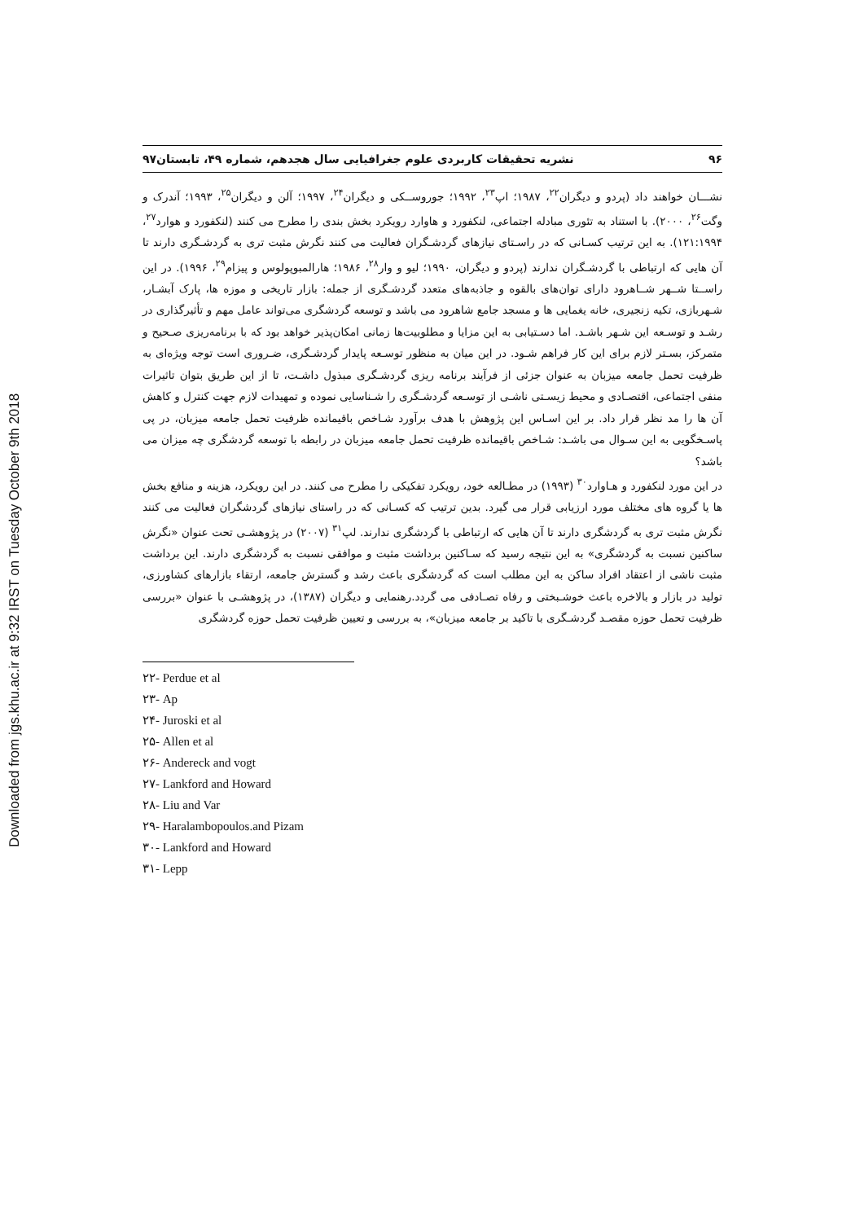Downloaded from jgs.khu.ac.ir at 9:32 IRST on Tuesday October 9th 2018
۹۶ نشریه تحقیقات کاربردی علوم جغرافیایی سال هجدهم، شماره ۴۹، تابستان۹۷
نشـــان خواهند داد (پردو و دیگران<sup>۲۲</sup>، ۱۹۸۷؛ اپ<sup>۲۳</sup>، ۱۹۹۲؛ جوروســکی و دیگران<sup>۲۴</sup>، ۱۹۹۷؛ آلن و دیگران<sup>۲۵</sup>، ۱۹۹۳؛ آندرک و وگت<sup>۲۶</sup>، ۲۰۰۰). با استناد به تئوری مبادله اجتماعی، لنکفورد و هاوارد رویکرد بخش بندی را مطرح می کنند (لنکفورد و هوارد<sup>۲۷</sup>، ۱۲۱:۱۹۹۴). به این ترتیب کسـانی که در راسـتای نیازهای گردشـگران فعالیت می کنند نگرش مثبت تری به گردشـگری دارند تا آن هایی که ارتباطی با گردشـگران ندارند (پردو و دیگران، ۱۹۹۰؛ لیو و وار<sup>۲۸</sup>، ۱۹۸۶؛ هارالمبوپولوس و پیزام<sup>۲۹</sup>، ۱۹۹۶). در این راســتا شــهر شــاهرود دارای توان‌های بالقوه و جاذبه‌های متعدد گردشـگری از جمله: بازار تاریخی و موزه ها، پارک آبشـار، شـهربازی، تکیه زنجیری، خانه یغمایی ها و مسجد جامع شاهرود می باشد و توسعه گردشگری می‌تواند عامل مهم و تأثیرگذاری در رشـد و توسـعه این شـهر باشـد. اما دسـتیابی به این مزایا و مطلوبیت‌ها زمانی امکان‌پذیر خواهد بود که با برنامه‌ریزی صـحیح و متمرکز، بسـتر لازم برای این کار فراهم شـود. در این میان به منظور توسـعه پایدار گردشـگری، ضـروری است توجه ویژه‌ای به ظرفیت تحمل جامعه میزبان به عنوان جزئی از فرآیند برنامه ریزی گردشـگری مبذول داشـت، تا از این طریق بتوان تاثیرات منفی اجتماعی، اقتصـادی و محیط زیسـتی ناشـی از توسـعه گردشـگری را شـناسایی نموده و تمهیدات لازم جهت کنترل و کاهش آن ها را مد نظر قرار داد. بر این اسـاس این پژوهش با هدف برآورد شـاخص باقیمانده ظرفیت تحمل جامعه میزبان، در پی پاسـخگویی به این سـوال می باشـد: شـاخص باقیمانده ظرفیت تحمل جامعه میزبان در رابطه با توسعه گردشگری چه میزان می باشد؟
در این مورد لنکفورد و هـاوارد<sup>۳۰</sup> (۱۹۹۳) در مطـالعه خود، رویکرد تفکیکی را مطرح می کنند. در این رویکرد، هزینه و منافع بخش ها یا گروه های مختلف مورد ارزیابی قرار می گیرد. بدین ترتیب که کسـانی که در راستای نیازهای گردشگران فعالیت می کنند نگرش مثبت تری به گردشگری دارند تا آن هایی که ارتباطی با گردشگری ندارند. لپ<sup>۳۱</sup> (۲۰۰۷) در پژوهشـی تحت عنوان «نگرش ساکنین نسبت به گردشگری» به این نتیجه رسید که سـاکنین برداشت مثبت و موافقی نسبت به گردشگری دارند. این برداشت مثبت ناشی از اعتقاد افراد ساکن به این مطلب است که گردشگری باعث رشد و گسترش جامعه، ارتقاء بازارهای کشاورزی، تولید در بازار و بالاخره باعث خوشـبختی و رفاه تصـادفی می گردد.رهنمایی و دیگران (۱۳۸۷)، در پژوهشـی با عنوان «بررسی ظرفیت تحمل حوزه مقصـد گردشـگری با تاکید بر جامعه میزبان»، به بررسی و تعیین ظرفیت تحمل حوزه گردشگری
۲۲- Perdue et al
۲۳- Ap
۲۴- Juroski et al
۲۵- Allen et al
۲۶- Andereck and vogt
۲۷- Lankford and Howard
۲۸- Liu and Var
۲۹- Haralambopoulos.and Pizam
۳۰- Lankford and Howard
۳۱- Lepp